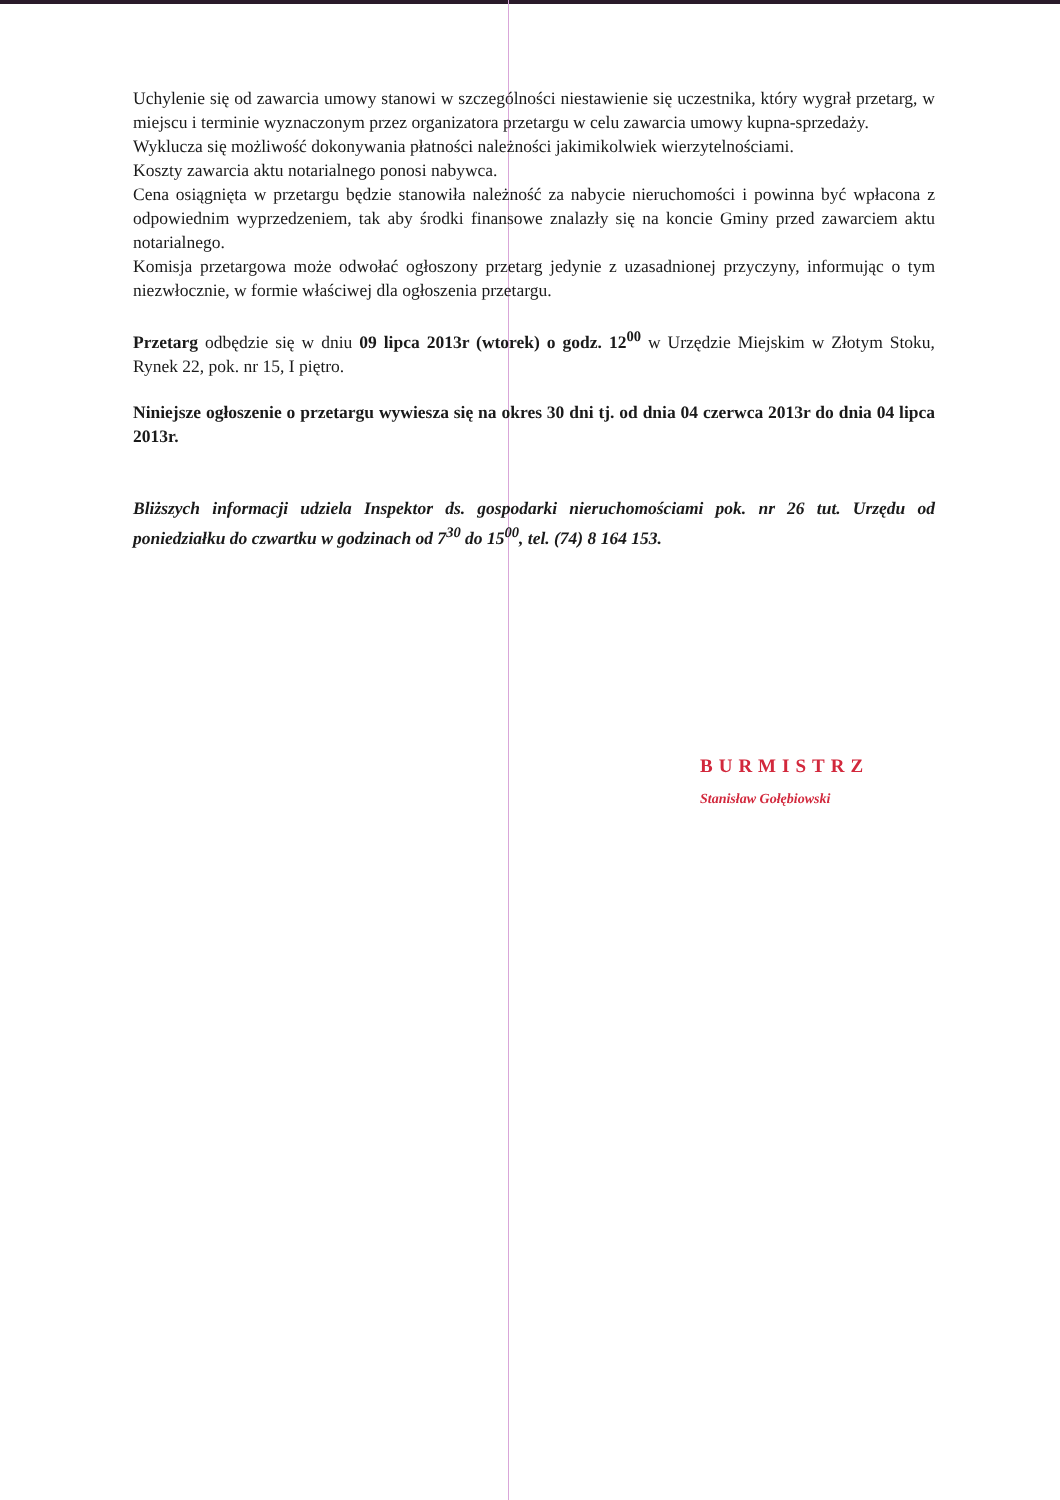Uchylenie się od zawarcia umowy stanowi w szczególności niestawienie się uczestnika, który wygrał przetarg, w miejscu i terminie wyznaczonym przez organizatora przetargu w celu zawarcia umowy kupna-sprzedaży.
Wyklucza się możliwość dokonywania płatności należności jakimikolwiek wierzytelnościami.
Koszty zawarcia aktu notarialnego ponosi nabywca.
Cena osiągnięta w przetargu będzie stanowiła należność za nabycie nieruchomości i powinna być wpłacona z odpowiednim wyprzedzeniem, tak aby środki finansowe znalazły się na koncie Gminy przed zawarciem aktu notarialnego.
Komisja przetargowa może odwołać ogłoszony przetarg jedynie z uzasadnionej przyczyny, informując o tym niezwłocznie, w formie właściwej dla ogłoszenia przetargu.
Przetarg odbędzie się w dniu 09 lipca 2013r (wtorek) o godz. 12<sup>00</sup> w Urzędzie Miejskim w Złotym Stoku, Rynek 22, pok. nr 15, I piętro.
Niniejsze ogłoszenie o przetargu wywiesza się na okres 30 dni tj. od dnia 04 czerwca 2013r do dnia 04 lipca 2013r.
Bliższych informacji udziela Inspektor ds. gospodarki nieruchomościami pok. nr 26 tut. Urzędu od poniedziałku do czwartku w godzinach od 7<sup>30</sup> do 15<sup>00</sup>, tel. (74) 8 164 153.
BURMISTRZ
Stanisław Gołębiowski